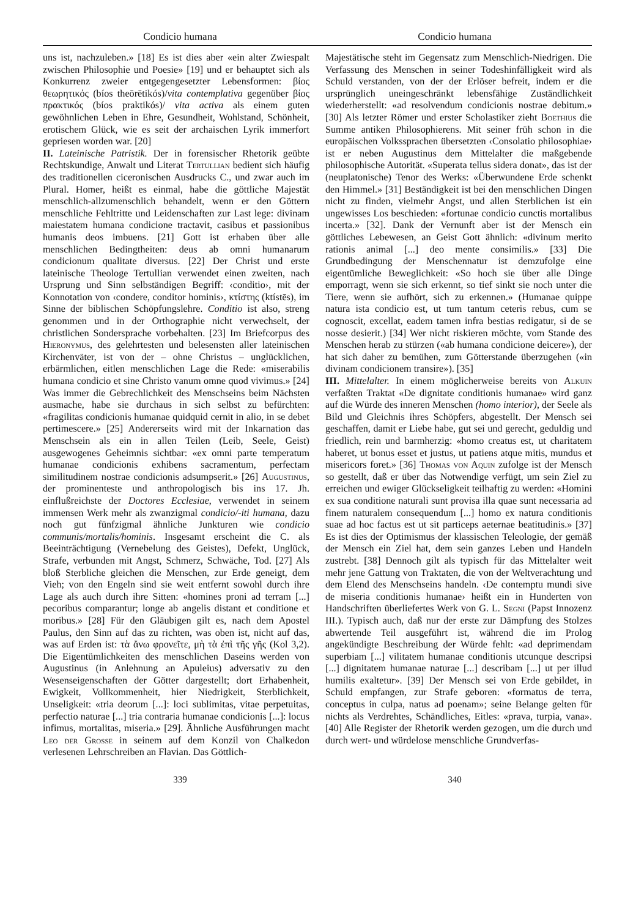Condicio humana Condicio humana
uns ist, nachzuleben.» [18] Es ist dies aber «ein alter Zwiespalt zwischen Philosophie und Poesie» [19] und er behauptet sich als Konkurrenz zweier entgegengesetzter Lebensformen: βίος θεωρητικός (bíos theōrētikós)/vita contemplativa gegenüber βίος πρακτικός (bíos praktikós)/ vita activa als einem guten gewöhnlichen Leben in Ehre, Gesundheit, Wohlstand, Schönheit, erotischem Glück, wie es seit der archaischen Lyrik immerfort gepriesen worden war. [20]
II. Lateinische Patristik. Der in forensischer Rhetorik geübte Rechtskundige, Anwalt und Literat Tertullian bedient sich häufig des traditionellen ciceronischen Ausdrucks C., und zwar auch im Plural. Homer, heißt es einmal, habe die göttliche Majestät menschlich-allzumenschlich behandelt, wenn er den Göttern menschliche Fehltritte und Leidenschaften zur Last lege: divinam maiestatem humana condicione tractavit, casibus et passionibus humanis deos imbuens. [21] Gott ist erhaben über alle menschlichen Bedingtheiten: deus ab omni humanarum condicionum qualitate diversus. [22] Der Christ und erste lateinische Theologe Tertullian verwendet einen zweiten, nach Ursprung und Sinn selbständigen Begriff: ‹conditio›, mit der Konnotation von ‹condere, conditor hominis›, κτίστης (ktístēs), im Sinne der biblischen Schöpfungslehre. Conditio ist also, streng genommen und in der Orthographie nicht verwechselt, der christlichen Sondersprache vorbehalten. [23] Im Briefcorpus des Hieronymus, des gelehrtesten und belesensten aller lateinischen Kirchenväter, ist von der – ohne Christus – unglücklichen, erbärmlichen, eitlen menschlichen Lage die Rede: «miserabilis humana condicio et sine Christo vanum omne quod vivimus.» [24] Was immer die Gebrechlichkeit des Menschseins beim Nächsten ausmache, habe sie durchaus in sich selbst zu befürchten: «fragilitas condicionis humanae quidquid cernit in alio, in se debet pertimescere.» [25] Andererseits wird mit der Inkarnation das Menschsein als ein in allen Teilen (Leib, Seele, Geist) ausgewogenes Geheimnis sichtbar: «ex omni parte temperatum humanae condicionis exhibens sacramentum, perfectam similitudinem nostrae condicionis adsumpserit.» [26] Augustinus, der prominenteste und anthropologisch bis ins 17. Jh. einflußreichste der Doctores Ecclesiae, verwendet in seinem immensen Werk mehr als zwanzigmal condicio/-iti humana, dazu noch gut fünfzigmal ähnliche Junkturen wie condicio communis/mortalis/hominis. Insgesamt erscheint die C. als Beeinträchtigung (Vernebelung des Geistes), Defekt, Unglück, Strafe, verbunden mit Angst, Schmerz, Schwäche, Tod. [27] Als bloß Sterbliche gleichen die Menschen, zur Erde geneigt, dem Vieh; von den Engeln sind sie weit entfernt sowohl durch ihre Lage als auch durch ihre Sitten: «homines proni ad terram [...] pecoribus comparantur; longe ab angelis distant et conditione et moribus.» [28] Für den Gläubigen gilt es, nach dem Apostel Paulus, den Sinn auf das zu richten, was oben ist, nicht auf das, was auf Erden ist: τὰ ἄνω φρονεῖτε, μὴ τὰ ἐπὶ τῆς γῆς (Kol 3,2). Die Eigentümlichkeiten des menschlichen Daseins werden von Augustinus (in Anlehnung an Apuleius) adversativ zu den Wesenseigenschaften der Götter dargestellt; dort Erhabenheit, Ewigkeit, Vollkommenheit, hier Niedrigkeit, Sterblichkeit, Unseligkeit: «tria deorum [...]: loci sublimitas, vitae perpetuitas, perfectio naturae [...] tria contraria humanae condicionis [...]: locus infimus, mortalitas, miseria.» [29]. Ähnliche Ausführungen macht Leo der Große in seinem auf dem Konzil von Chalkedon verlesenen Lehrschreiben an Flavian. Das Göttlich-
Majestätische steht im Gegensatz zum Menschlich-Niedrigen. Die Verfassung des Menschen in seiner Todeshinfälligkeit wird als Schuld verstanden, von der der Erlöser befreit, indem er die ursprünglich uneingeschränkt lebensfähige Zuständlichkeit wiederherstellt: «ad resolvendum condicionis nostrae debitum.» [30] Als letzter Römer und erster Scholastiker zieht Boethius die Summe antiken Philosophierens. Mit seiner früh schon in die europäischen Volkssprachen übersetzten ‹Consolatio philosophiae› ist er neben Augustinus dem Mittelalter die maßgebende philosophische Autorität. «Superata tellus sidera donat», das ist der (neuplatonische) Tenor des Werks: «Überwundene Erde schenkt den Himmel.» [31] Beständigkeit ist bei den menschlichen Dingen nicht zu finden, vielmehr Angst, und allen Sterblichen ist ein ungewisses Los beschieden: «fortunae condicio cunctis mortalibus incerta.» [32]. Dank der Vernunft aber ist der Mensch ein göttliches Lebewesen, an Geist Gott ähnlich: «divinum merito rationis animal [...] deo mente consimilis.» [33] Die Grundbedingung der Menschennatur ist demzufolge eine eigentümliche Beweglichkeit: «So hoch sie über alle Dinge emporragt, wenn sie sich erkennt, so tief sinkt sie noch unter die Tiere, wenn sie aufhört, sich zu erkennen.» (Humanae quippe natura ista condicio est, ut tum tantum ceteris rebus, cum se cognoscit, excellat, eadem tamen infra bestias redigatur, si de se nosse desierit.) [34] Wer nicht riskieren möchte, vom Stande des Menschen herab zu stürzen («ab humana condicione deicere»), der hat sich daher zu bemühen, zum Götterstande überzugehen («in divinam condicionem transire»). [35]
III. Mittelalter. In einem möglicherweise bereits von Alkuin verfaßten Traktat «De dignitate conditionis humanae» wird ganz auf die Würde des inneren Menschen (homo interior), der Seele als Bild und Gleichnis ihres Schöpfers, abgestellt. Der Mensch sei geschaffen, damit er Liebe habe, gut sei und gerecht, geduldig und friedlich, rein und barmherzig: «homo creatus est, ut charitatem haberet, ut bonus esset et justus, ut patiens atque mitis, mundus et misericors foret.» [36] Thomas von Aquin zufolge ist der Mensch so gestellt, daß er über das Notwendige verfügt, um sein Ziel zu erreichen und ewiger Glückseligkeit teilhaftig zu werden: «Homini ex sua conditione naturali sunt provisa illa quae sunt necessaria ad finem naturalem consequendum [...] homo ex natura conditionis suae ad hoc factus est ut sit particeps aeternae beatitudinis.» [37] Es ist dies der Optimismus der klassischen Teleologie, der gemäß der Mensch ein Ziel hat, dem sein ganzes Leben und Handeln zustrebt. [38] Dennoch gilt als typisch für das Mittelalter weit mehr jene Gattung von Traktaten, die von der Weltverachtung und dem Elend des Menschseins handeln. ‹De contemptu mundi sive de miseria conditionis humanae› heißt ein in Hunderten von Handschriften überliefertes Werk von G. L. Segni (Papst Innozenz III.). Typisch auch, daß nur der erste zur Dämpfung des Stolzes abwertende Teil ausgeführt ist, während die im Prolog angekündigte Beschreibung der Würde fehlt: «ad deprimendam superbiam [...] vilitatem humanae conditionis utcunque descripsi [...] dignitatem humanae naturae [...] describam [...] ut per illud humilis exaltetur». [39] Der Mensch sei von Erde gebildet, in Schuld empfangen, zur Strafe geboren: «formatus de terra, conceptus in culpa, natus ad poenam»; seine Belange gelten für nichts als Verdrehtes, Schändliches, Eitles: «prava, turpia, vana». [40] Alle Register der Rhetorik werden gezogen, um die durch und durch wert- und würdelose menschliche Grundverfas-
339 340